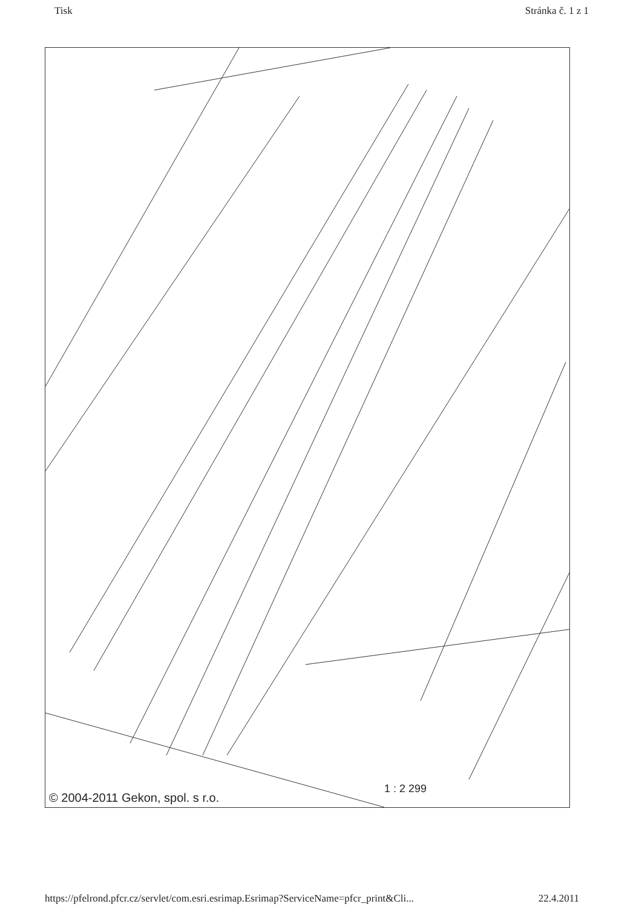Tisk Stránka č. 1 z 1
1185/4 1185/7 1185/21 1185/22 1185/23 1185/24 1185/35 1185/51 1185/80 1186/1 1188/1
© 2004-2011 Gekon, spol. s r.o.
1 : 2 299
https://pfelrond.pfcr.cz/servlet/com.esri.esrimap.Esrimap?ServiceName=pfcr_print&Cli... 22.4.2011